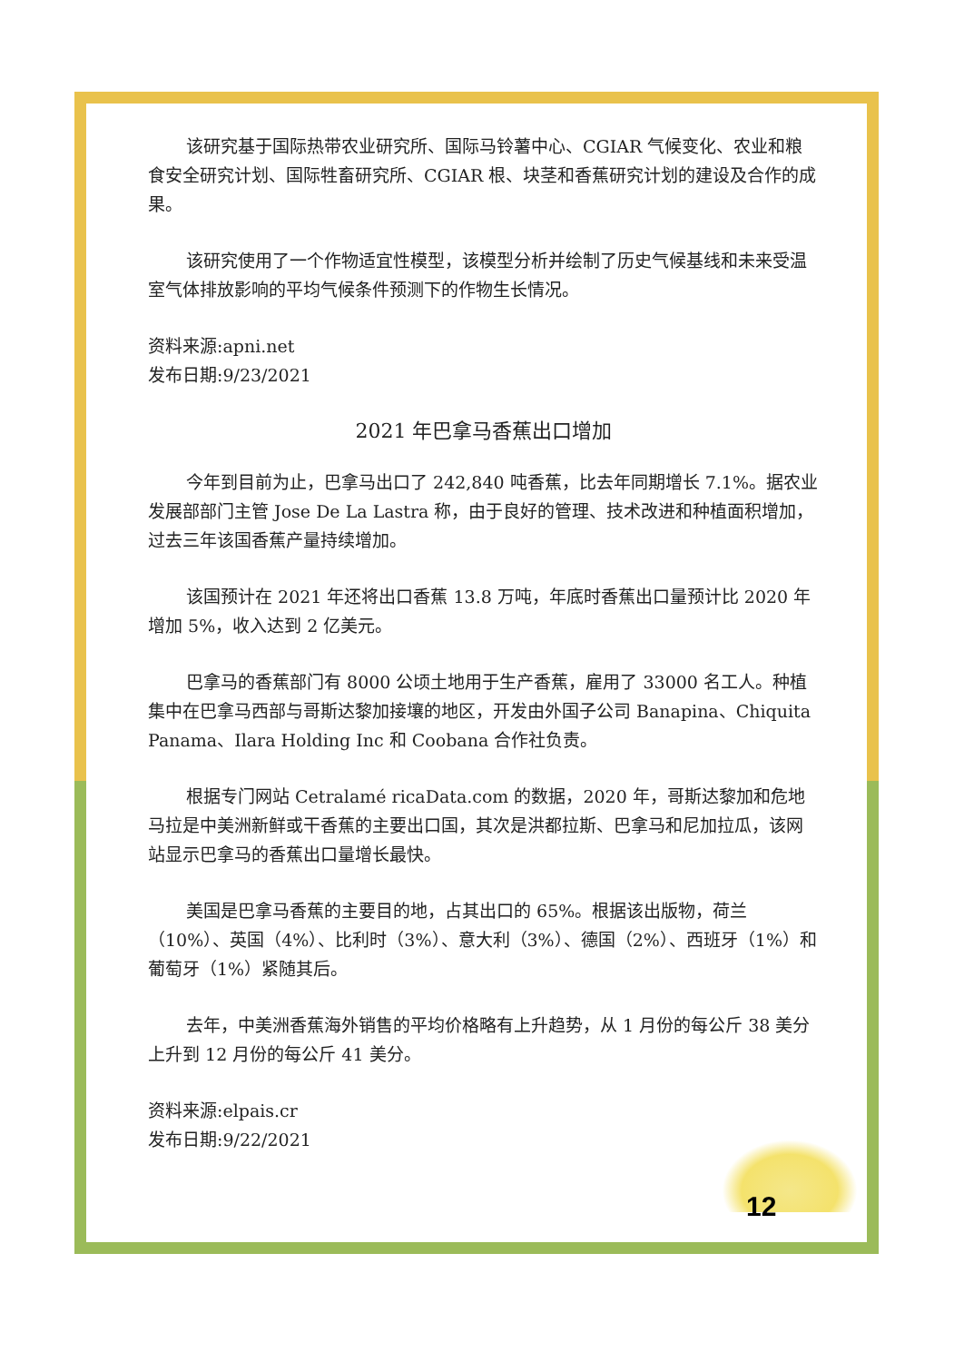该研究基于国际热带农业研究所、国际马铃薯中心、CGIAR 气候变化、农业和粮食安全研究计划、国际牲畜研究所、CGIAR 根、块茎和香蕉研究计划的建设及合作的成果。
该研究使用了一个作物适宜性模型，该模型分析并绘制了历史气候基线和未来受温室气体排放影响的平均气候条件预测下的作物生长情况。
资料来源:apni.net
发布日期:9/23/2021
2021 年巴拿马香蕉出口增加
今年到目前为止，巴拿马出口了 242,840 吨香蕉，比去年同期增长 7.1%。据农业发展部部门主管 Jose De La Lastra 称，由于良好的管理、技术改进和种植面积增加，过去三年该国香蕉产量持续增加。
该国预计在 2021 年还将出口香蕉 13.8 万吨，年底时香蕉出口量预计比 2020 年增加 5%，收入达到 2 亿美元。
巴拿马的香蕉部门有 8000 公顷土地用于生产香蕉，雇用了 33000 名工人。种植集中在巴拿马西部与哥斯达黎加接壤的地区，开发由外国子公司 Banapina、Chiquita Panama、Ilara Holding Inc 和 Coobana 合作社负责。
根据专门网站 Cetralamé ricaData.com 的数据，2020 年，哥斯达黎加和危地马拉是中美洲新鲜或干香蕉的主要出口国，其次是洪都拉斯、巴拿马和尼加拉瓜，该网站显示巴拿马的香蕉出口量增长最快。
美国是巴拿马香蕉的主要目的地，占其出口的 65%。根据该出版物，荷兰（10%）、英国（4%）、比利时（3%）、意大利（3%）、德国（2%）、西班牙（1%）和葡萄牙（1%）紧随其后。
去年，中美洲香蕉海外销售的平均价格略有上升趋势，从 1 月份的每公斤 38 美分上升到 12 月份的每公斤 41 美分。
资料来源:elpais.cr
发布日期:9/22/2021
12